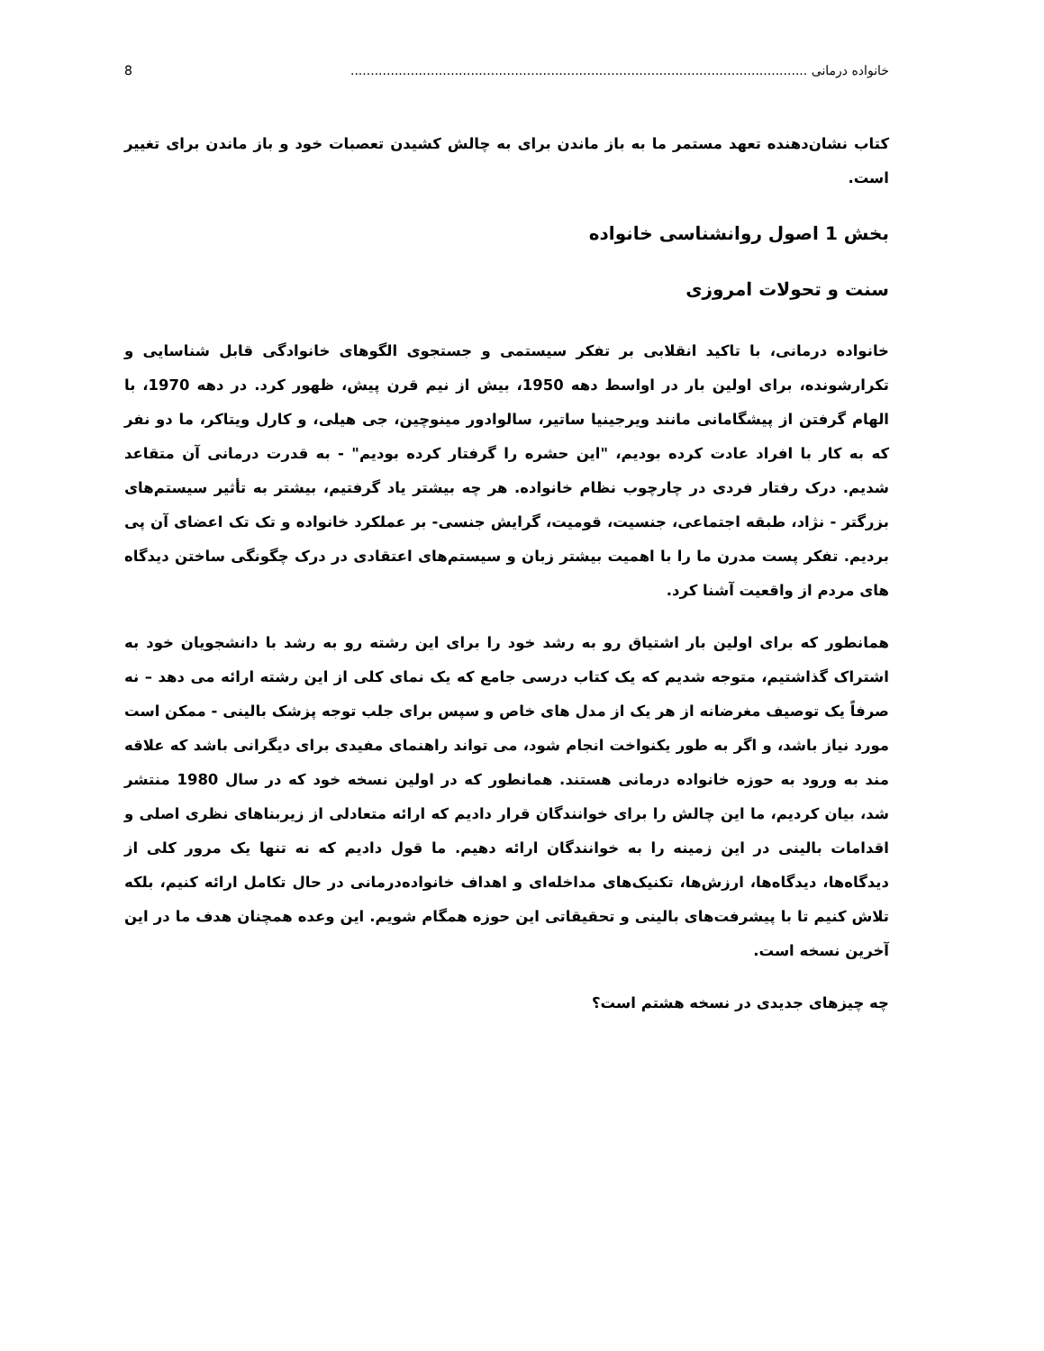خانواده درمانی .................................................................................................................. 8
کتاب نشان‌دهنده تعهد مستمر ما به باز ماندن برای به چالش کشیدن تعصبات خود و باز ماندن برای تغییر است.
بخش 1 اصول روانشناسی خانواده
سنت و تحولات امروزی
خانواده درمانی، با تاکید انقلابی بر تفکر سیستمی و جستجوی الگوهای خانوادگی قابل شناسایی و تکرارشونده، برای اولین بار در اواسط دهه 1950، بیش از نیم قرن پیش، ظهور کرد. در دهه 1970، با الهام گرفتن از پیشگامانی مانند ویرجینیا ساتیر، سالوادور مینوچین، جی هیلی، و کارل ویتاکر، ما دو نفر که به کار با افراد عادت کرده بودیم، "این حشره را گرفتار کرده بودیم" - به قدرت درمانی آن متقاعد شدیم. درک رفتار فردی در چارچوب نظام خانواده. هر چه بیشتر یاد گرفتیم، بیشتر به تأثیر سیستم‌های بزرگتر - نژاد، طبقه اجتماعی، جنسیت، قومیت، گرایش جنسی- بر عملکرد خانواده و تک تک اعضای آن پی بردیم. تفکر پست مدرن ما را با اهمیت بیشتر زبان و سیستم‌های اعتقادی در درک چگونگی ساختن دیدگاه های مردم از واقعیت آشنا کرد.
همانطور که برای اولین بار اشتیاق رو به رشد خود را برای این رشته رو به رشد با دانشجویان خود به اشتراک گذاشتیم، متوجه شدیم که یک کتاب درسی جامع که یک نمای کلی از این رشته ارائه می دهد – نه صرفاً یک توصیف مغرضانه از هر یک از مدل های خاص و سپس برای جلب توجه پزشک بالینی - ممکن است مورد نیاز باشد، و اگر به طور یکنواخت انجام شود، می تواند راهنمای مفیدی برای دیگرانی باشد که علاقه مند به ورود به حوزه خانواده درمانی هستند. همانطور که در اولین نسخه خود که در سال 1980 منتشر شد، بیان کردیم، ما این چالش را برای خوانندگان قرار دادیم که ارائه متعادلی از زیربناهای نظری اصلی و اقدامات بالینی در این زمینه را به خوانندگان ارائه دهیم. ما قول دادیم که نه تنها یک مرور کلی از دیدگاه‌ها، دیدگاه‌ها، ارزش‌ها، تکنیک‌های مداخله‌ای و اهداف خانواده‌درمانی در حال تکامل ارائه کنیم، بلکه تلاش کنیم تا با پیشرفت‌های بالینی و تحقیقاتی این حوزه همگام شویم. این وعده همچنان هدف ما در این آخرین نسخه است.
چه چیزهای جدیدی در نسخه هشتم است؟